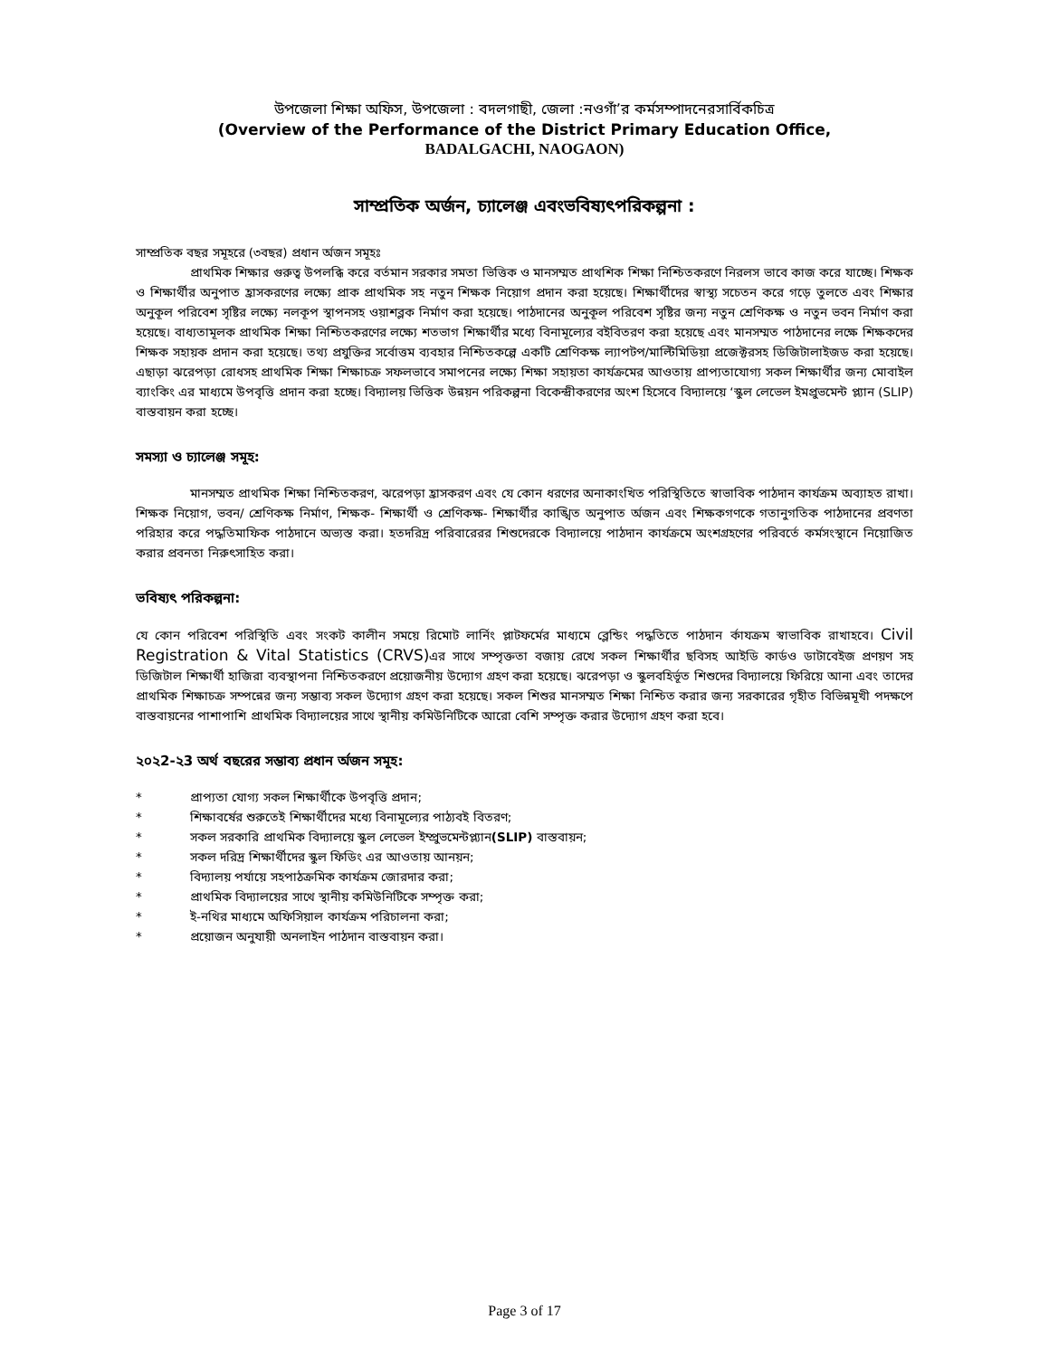উপজেলা শিক্ষা অফিস, উপজেলা : বদলগাছী, জেলা :নওগাঁ’র কর্মসম্পাদনেরসার্বিকচিত্র
(Overview of the Performance of the District Primary Education Office,
BADALGACHI, NAOGAON)
সাম্প্রতিক অর্জন, চ্যালেঞ্জ এবংভবিষ্যৎপরিকল্পনা :
সাম্প্রতিক বছর সমূহরে (৩বছর) প্রধান র্অজন সমূহঃ
প্রাথমিক শিক্ষার গুরুত্ব উপলব্ধি করে বর্তমান সরকার সমতা ভিত্তিক ও মানসম্মত প্রাথশিক শিক্ষা নিশ্চিতকরণে নিরলস ভাবে কাজ করে যাচ্ছে। শিক্ষক ও শিক্ষার্থীর অনুপাত হ্রাসকরণের লক্ষ্যে প্রাক প্রাথমিক সহ নতুন শিক্ষক নিয়োগ প্রদান করা হয়েছে। শিক্ষার্থীদের স্বাস্থ্য সচেতন করে গড়ে তুলতে এবং শিক্ষার অনুকূল পরিবেশ সৃষ্টির লক্ষ্যে নলকূপ স্থাপনসহ ওয়াশব্লক নির্মাণ করা হয়েছে। পাঠদানের অনুকূল পরিবেশ সৃষ্টির জন্য নতুন শ্রেণিকক্ষ ও নতুন ভবন নির্মাণ করা হয়েছে। বাধ্যতামূলক প্রাথমিক শিক্ষা নিশ্চিতকরণের লক্ষ্যে শতভাগ শিক্ষার্থীর মধ্যে বিনামূল্যের বইবিতরণ করা হয়েছে এবং মানসম্মত পাঠদানের লক্ষে শিক্ষকদের শিক্ষক সহায়ক প্রদান করা হয়েছে। তথ্য প্রযুক্তির সর্বোত্তম ব্যবহার নিশ্চিতকল্পে একটি শ্রেণিকক্ষ ল্যাপটপ/মাল্টিমিডিয়া প্রজেক্টরসহ ডিজিটালাইজড করা হয়েছে। এছাড়া ঝরেপড়া রোধসহ প্রাথমিক শিক্ষা শিক্ষাচক্র সফলভাবে সমাপনের লক্ষ্যে শিক্ষা সহায়তা কার্যক্রমের আওতায় প্রাপ্যতাযোগ্য সকল শিক্ষার্থীর জন্য মোবাইল ব্যাংকিং এর মাধ্যমে উপবৃত্তি প্রদান করা হচ্ছে। বিদ্যালয় ভিত্তিক উন্নয়ন পরিকল্পনা বিকেন্দ্রীকরণের অংশ হিসেবে বিদ্যালয়ে ‘স্কুল লেভেল ইমপ্রুভমেন্ট প্ল্যান (SLIP) বাস্তবায়ন করা হচ্ছে।
সমস্যা ও চ্যালেঞ্জ সমূহ:
মানসম্মত প্রাথমিক শিক্ষা নিশ্চিতকরণ, ঝরেপড়া হ্রাসকরণ এবং যে কোন ধরণের অনাকাংখিত পরিস্থিতিতে স্বাভাবিক পাঠদান কার্যক্রম অব্যাহত রাখা। শিক্ষক নিয়োগ, ভবন/ শ্রেণিকক্ষ নির্মাণ, শিক্ষক- শিক্ষার্থী ও শ্রেণিকক্ষ- শিক্ষার্থীর কাঙ্খিত অনুপাত র্অজন এবং শিক্ষকগণকে গতানুগতিক পাঠদানের প্রবণতা পরিহার করে পদ্ধতিমাফিক পাঠদানে অভ্যস্ত করা। হতদরিদ্র পরিবারেরর শিশুদেরকে বিদ্যালয়ে পাঠদান কার্যক্রমে অংশগ্রহণের পরিবর্তে কর্মসংস্থানে নিয়োজিত করার প্রবনতা নিরুৎসাহিত করা।
ভবিষ্যৎ পরিকল্পনা:
যে কোন পরিবেশ পরিস্থিতি এবং সংকট কালীন সময়ে রিমোট লার্নিং প্লাটফর্মের মাধ্যমে ব্লেন্ডিং পদ্ধতিতে পাঠদান র্কাযক্রম স্বাভাবিক রাখাহবে। Civil Registration & Vital Statistics (CRVS) এর সাথে সম্পৃক্ততা বজায় রেখে সকল শিক্ষার্থীর ছবিসহ আইডি কার্ডও ডাটাবেইজ প্রণয়ণ সহ ডিজিটাল শিক্ষার্থী হাজিরা ব্যবস্থাপনা নিশ্চিতকরণে প্রয়োজনীয় উদ্যোগ গ্রহণ করা হয়েছে। ঝরেপড়া ও স্কুলবহির্ভূত শিশুদের বিদ্যালয়ে ফিরিয়ে আনা এবং তাদের প্রাথমিক শিক্ষাচক্র সম্পন্নের জন্য সম্ভাব্য সকল উদ্যোগ গ্রহণ করা হয়েছে। সকল শিশুর মানসম্মত শিক্ষা নিশ্চিত করার জন্য সরকারের গৃহীত বিভিন্নমূখী পদক্ষপে বাস্তবায়নের পাশাপাশি প্রাথমিক বিদ্যালয়ের সাথে স্থানীয় কমিউনিটিকে আরো বেশি সম্পৃক্ত করার উদ্যোগ গ্রহণ করা হবে।
২০২2-২3 অর্থ বছরের সম্ভাব্য প্রধান র্অজন সমূহ:
* প্রাপ্যতা যোগ্য সকল শিক্ষার্থীকে উপবৃত্তি প্রদান;
* শিক্ষাবর্ষের শুরুতেই শিক্ষার্থীদের মধ্যে বিনামূল্যের পাঠ্যবই বিতরণ;
* সকল সরকারি প্রাথমিক বিদ্যালয়ে স্কুল লেভেল ইম্প্রুভমেন্টপ্ল্যান(SLIP) বাস্তবায়ন;
* সকল দরিদ্র শিক্ষার্থীদের স্কুল ফিডিং এর আওতায় আনয়ন;
* বিদ্যালয় পর্যায়ে সহপাঠক্রমিক কার্যক্রম জোরদার করা;
* প্রাথমিক বিদ্যালয়ের সাথে স্থানীয় কমিউনিটিকে সম্পৃক্ত করা;
* ই-নথির মাধ্যমে অফিসিয়াল কার্যক্রম পরিচালনা করা;
* প্রয়োজন অনুযায়ী অনলাইন পাঠদান বাস্তবায়ন করা।
Page 3 of 17